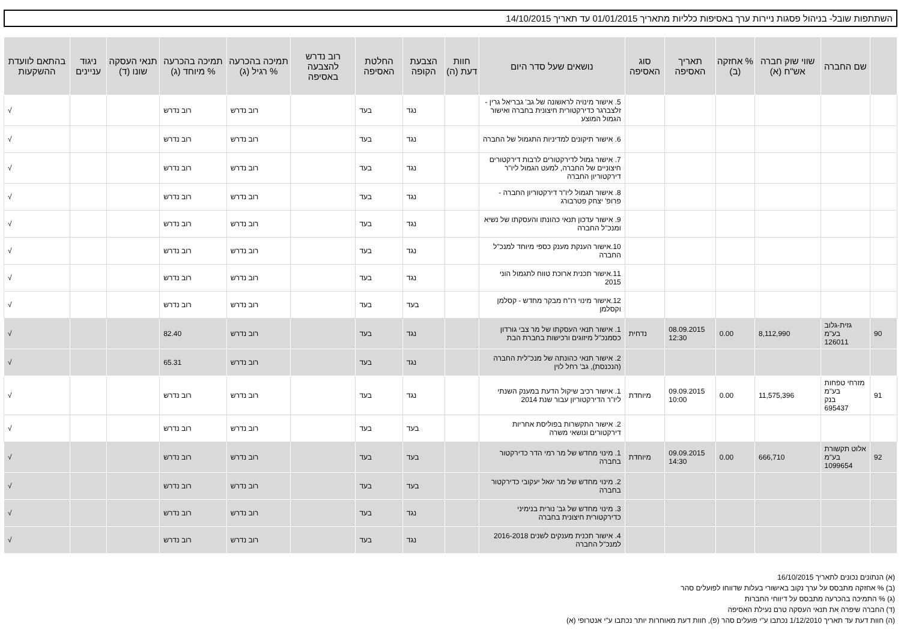השתתפות שובל- בניהול פסגות ניירות ערך באסיפות כלליות מתאריך 01/01/2015 עד תאריך 14/10/2015
| | שם החברה | שווי שוק חברה אש"ח (א) | % אחזקה (ב) | תאריך האסיפה | סוג האסיפה | נושאים שעל סדר היום | חוות דעת (ה) | הצבעת הקופה | החלטת האסיפה | רוב נדרש להצבעה באסיפה | תמיכה בהכרעה % רגיל (ג) | תמיכה בהכרעה % מיוחד (ג) | תנאי העסקה שונו (ד) | ניגוד עניינים | בהתאם לוועדת ההשקעות |
| --- | --- | --- | --- | --- | --- | --- | --- | --- | --- | --- | --- | --- | --- | --- | --- |
| | | | | | | 5. אישור מינויה לראשונה של גב' גבריאל גרין - זלצברגר כדירקטורית חיצונית בחברה ואישור הגמול המוצע | | נגד | בעד | | רוב נדרש | רוב נדרש | | | √ |
| | | | | | | 6. אישור תיקונים למדיניות התגמול של החברה | | נגד | בעד | | רוב נדרש | רוב נדרש | | | √ |
| | | | | | | 7. אישור גמול לדירקטורים לרבות דירקטורים חיצוניים של החברה, למעט הגמול ליו"ר דירקטוריון החברה | | נגד | בעד | | רוב נדרש | רוב נדרש | | | √ |
| | | | | | | 8. אישור תגמול ליו"ר דירקטוריון החברה - פרופ' יצחק פטרבורג | | נגד | בעד | | רוב נדרש | רוב נדרש | | | √ |
| | | | | | | 9. אישור עדכון תנאי כהונתו והעסקתו של נשיא ומנכ"ל החברה | | נגד | בעד | | רוב נדרש | רוב נדרש | | | √ |
| | | | | | | 10.אישור הענקת מענק כספי מיוחד למנכ"ל החברה | | נגד | בעד | | רוב נדרש | רוב נדרש | | | √ |
| | | | | | | 11.אישור תכנית ארוכת טווח לתגמול הוני 2015 | | נגד | בעד | | רוב נדרש | רוב נדרש | | | √ |
| | | | | | | 12.אישור מינוי רו"ח מבקר מחדש - קסלמן וקסלמן | | בעד | בעד | | רוב נדרש | רוב נדרש | | | √ |
| 90 | גזית-גלוב בע"מ 126011 | 8,112,990 | 0.00 | 08.09.2015 12:30 | נדחית | 1. אישור תנאי העסקתו של מר צבי גורדון כסמנכ"ל מיזוגים ורכישות בחברת הבת | | נגד | בעד | | רוב נדרש | 82.40 | | | √ |
| | | | | | | 2. אישור תנאי כהונתה של מנכ"לית החברה (הנכנסת), גב' רחל לוין | | נגד | בעד | | רוב נדרש | 65.31 | | | √ |
| 91 | מזרחי טפחות בע"מ בנק 695437 | 11,575,396 | 0.00 | 09.09.2015 10:00 | מיוחדת | 1. אישור רכיב שיקול הדעת במענק השנתי ליו"ר הדירקטוריון עבור שנת 2014 | | נגד | בעד | | רוב נדרש | רוב נדרש | | | √ |
| | | | | | | 2. אישור התקשרות בפוליסת אחריות דירקטורים ונושאי משרה | | בעד | בעד | | רוב נדרש | רוב נדרש | | | √ |
| 92 | אלוט תקשורת בע"מ 1099654 | 666,710 | 0.00 | 09.09.2015 14:30 | מיוחדת | 1. מינוי מחדש של מר רמי הדר כדירקטור בחברה | | בעד | בעד | | רוב נדרש | רוב נדרש | | | √ |
| | | | | | | 2. מינוי מחדש של מר יגאל יעקובי כדירקטור בחברה | | בעד | בעד | | רוב נדרש | רוב נדרש | | | √ |
| | | | | | | 3. מינוי מחדש של גב' נורית בנימיני כדירקטורית חיצונית בחברה | | נגד | בעד | | רוב נדרש | רוב נדרש | | | √ |
| | | | | | | 4. אישור תכנית מענקים לשנים 2016-2018 למנכ"ל החברה | | נגד | בעד | | רוב נדרש | רוב נדרש | | | √ |
(א) הנתונים נכונים לתאריך 16/10/2015
(ב) % אחזקה מתבסס על ערך נקוב באישורי בעלות שדווחו לפועלים סהר
(ג) % התמיכה בהכרעה מתבסס על דיווחי החברות
(ד) החברה שיפרה את תנאי העסקה טרם נעילת האסיפה
(ה) חוות דעת עד תאריך 1/12/2010 נכתבו ע"י פועלים סהר (פ), חוות דעת מאוחרות יותר נכתבו ע"י אנטרופי (א)